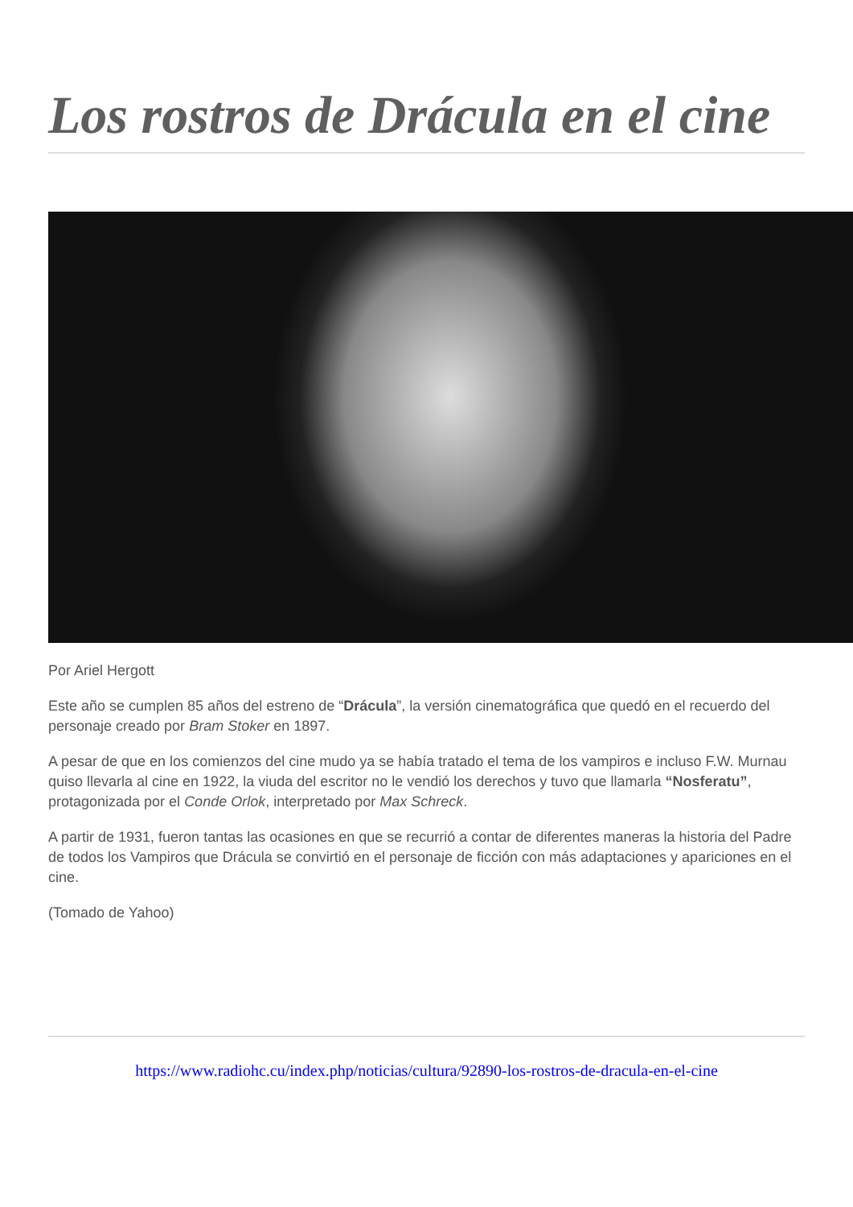Los rostros de Drácula en el cine
Por Ariel Hergott
Este año se cumplen 85 años del estreno de “Drácula”, la versión cinematográfica que quedó en el recuerdo del personaje creado por Bram Stoker en 1897.
A pesar de que en los comienzos del cine mudo ya se había tratado el tema de los vampiros e incluso F.W. Murnau quiso llevarla al cine en 1922, la viuda del escritor no le vendió los derechos y tuvo que llamarla “Nosferatu”, protagonizada por el Conde Orlok, interpretado por Max Schreck.
A partir de 1931, fueron tantas las ocasiones en que se recurrió a contar de diferentes maneras la historia del Padre de todos los Vampiros que Drácula se convirtió en el personaje de ficción con más adaptaciones y apariciones en el cine.
(Tomado de Yahoo)
https://www.radiohc.cu/index.php/noticias/cultura/92890-los-rostros-de-dracula-en-el-cine